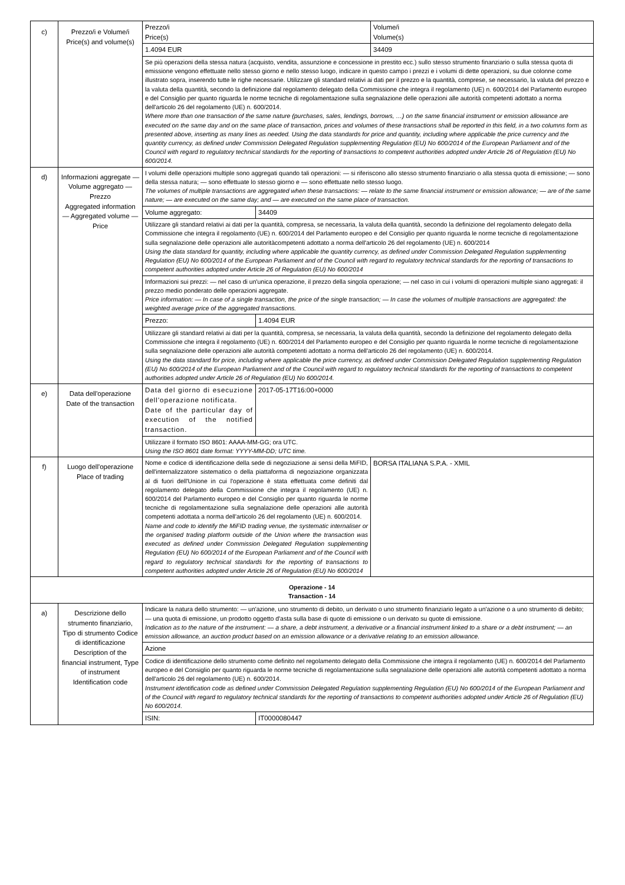| c) | Prezzo/i e Volume/i Price(s) and volume(s) | Prezzo/i Price(s) | | Volume/i Volume(s) |
| | | 1.4094 EUR | | 34409 |
| | | Se più operazioni della stessa natura (acquisto, vendita, assunzione e concessione in prestito ecc.) sullo stesso strumento finanziario o sulla stessa quota di emissione vengono effettuate nello stesso giorno e nello stesso luogo, indicare in questo campo i prezzi e i volumi di dette operazioni, su due colonne come illustrato sopra, inserendo tutte le righe necessarie. Utilizzare gli standard relativi ai dati per il prezzo e la quantità, comprese, se necessario, la valuta del prezzo e la valuta della quantità, secondo la definizione dal regolamento delegato della Commissione che integra il regolamento (UE) n. 600/2014 del Parlamento europeo e del Consiglio per quanto riguarda le norme tecniche di regolamentazione sulla segnalazione delle operazioni alle autorità competenti adottato a norma dell'articolo 26 del regolamento (UE) n. 600/2014. Where more than one transaction of the same nature (purchases, sales, lendings, borrows, …) on the same financial instrument or emission allowance are executed on the same day and on the same place of transaction, prices and volumes of these transactions shall be reported in this field, in a two columns form as presented above, inserting as many lines as needed. Using the data standards for price and quantity, including where applicable the price currency and the quantity currency, as defined under Commission Delegated Regulation supplementing Regulation (EU) No 600/2014 of the European Parliament and of the Council with regard to regulatory technical standards for the reporting of transactions to competent authorities adopted under Article 26 of Regulation (EU) No 600/2014. | | |
| d) | Informazioni aggregate — Volume aggregato — Prezzo Aggregated information — Aggregated volume — Price | I volumi delle operazioni multiple sono aggregati quando tali operazioni: — si riferiscono allo stesso strumento finanziario o alla stessa quota di emissione; — sono della stessa natura; — sono effettuate lo stesso giorno e — sono effettuate nello stesso luogo. The volumes of multiple transactions are aggregated when these transactions: — relate to the same financial instrument or emission allowance; — are of the same nature; — are executed on the same day; and — are executed on the same place of transaction. | | |
| | | Volume aggregato: | 34409 | |
| | | Utilizzare gli standard relativi ai dati per la quantità, compresa, se necessaria, la valuta della quantità, secondo la definizione del regolamento delegato della Commissione che integra il regolamento (UE) n. 600/2014 del Parlamento europeo e del Consiglio per quanto riguarda le norme tecniche di regolamentazione sulla segnalazione delle operazioni alle autoritàcompetenti adottato a norma dell'articolo 26 del regolamento (UE) n. 600/2014 Using the data standard for quantity, including where applicable the quantity currency, as defined under Commission Delegated Regulation supplementing Regulation (EU) No 600/2014 of the European Parliament and of the Council with regard to regulatory technical standards for the reporting of transactions to competent authorities adopted under Article 26 of Regulation (EU) No 600/2014 | | |
| | | Informazioni sui prezzi: — nel caso di un'unica operazione, il prezzo della singola operazione; — nel caso in cui i volumi di operazioni multiple siano aggregati: il prezzo medio ponderato delle operazioni aggregate. Price information: — In case of a single transaction, the price of the single transaction; — In case the volumes of multiple transactions are aggregated: the weighted average price of the aggregated transactions. | | |
| | | Prezzo: | 1.4094 EUR | |
| | | Utilizzare gli standard relativi ai dati per la quantità, compresa, se necessaria, la valuta della quantità, secondo la definizione del regolamento delegato della Commissione che integra il regolamento (UE) n. 600/2014 del Parlamento europeo e del Consiglio per quanto riguarda le norme tecniche di regolamentazione sulla segnalazione delle operazioni alle autorità competenti adottato a norma dell'articolo 26 del regolamento (UE) n. 600/2014. Using the data standard for price, including where applicable the price currency, as defined under Commission Delegated Regulation supplementing Regulation (EU) No 600/2014 of the European Parliament and of the Council with regard to regulatory technical standards for the reporting of transactions to competent authorities adopted under Article 26 of Regulation (EU) No 600/2014. | | |
| e) | Data dell'operazione Date of the transaction | Data del giorno di esecuzione dell'operazione notificata. Date of the particular day of execution of the notified transaction. | 2017-05-17T16:00+0000 | |
| | | Utilizzare il formato ISO 8601: AAAA-MM-GG; ora UTC. Using the ISO 8601 date format: YYYY-MM-DD; UTC time. | | |
| f) | Luogo dell'operazione Place of trading | Nome e codice di identificazione della sede di negoziazione ai sensi della MiFID, dell'internalizzatore sistematico o della piattaforma di negoziazione organizzata al di fuori dell'Unione in cui l'operazione è stata effettuata come definiti dal regolamento delegato della Commissione che integra il regolamento (UE) n. 600/2014 del Parlamento europeo e del Consiglio per quanto riguarda le norme tecniche di regolamentazione sulla segnalazione delle operazioni alle autorità competenti adottata a norma dell'articolo 26 del regolamento (UE) n. 600/2014. Name and code to identify the MiFID trading venue, the systematic internaliser or the organised trading platform outside of the Union where the transaction was executed as defined under Commission Delegated Regulation supplementing Regulation (EU) No 600/2014 of the European Parliament and of the Council with regard to regulatory technical standards for the reporting of transactions to competent authorities adopted under Article 26 of Regulation (EU) No 600/2014 | | BORSA ITALIANA S.P.A. - XMIL |
| Operazione - 14 Transaction - 14 | | | | |
| a) | Descrizione dello strumento finanziario, Tipo di strumento Codice di identificazione Description of the financial instrument, Type of instrument Identification code | Indicare la natura dello strumento: — un'azione, uno strumento di debito, un derivato o uno strumento finanziario legato a un'azione o a uno strumento di debito; — una quota di emissione, un prodotto oggetto d'asta sulla base di quote di emissione o un derivato su quote di emissione. Indication as to the nature of the instrument: — a share, a debt instrument, a derivative or a financial instrument linked to a share or a debt instrument; — an emission allowance, an auction product based on an emission allowance or a derivative relating to an emission allowance. | | |
| | | Azione | | |
| | | Codice di identificazione dello strumento come definito nel regolamento delegato della Commissione che integra il regolamento (UE) n. 600/2014 del Parlamento europeo e del Consiglio per quanto riguarda le norme tecniche di regolamentazione sulla segnalazione delle operazioni alle autorità competenti adottato a norma dell'articolo 26 del regolamento (UE) n. 600/2014. Instrument identification code as defined under Commission Delegated Regulation supplementing Regulation (EU) No 600/2014 of the European Parliament and of the Council with regard to regulatory technical standards for the reporting of transactions to competent authorities adopted under Article 26 of Regulation (EU) No 600/2014. | | |
| | | ISIN: | IT0000080447 | |